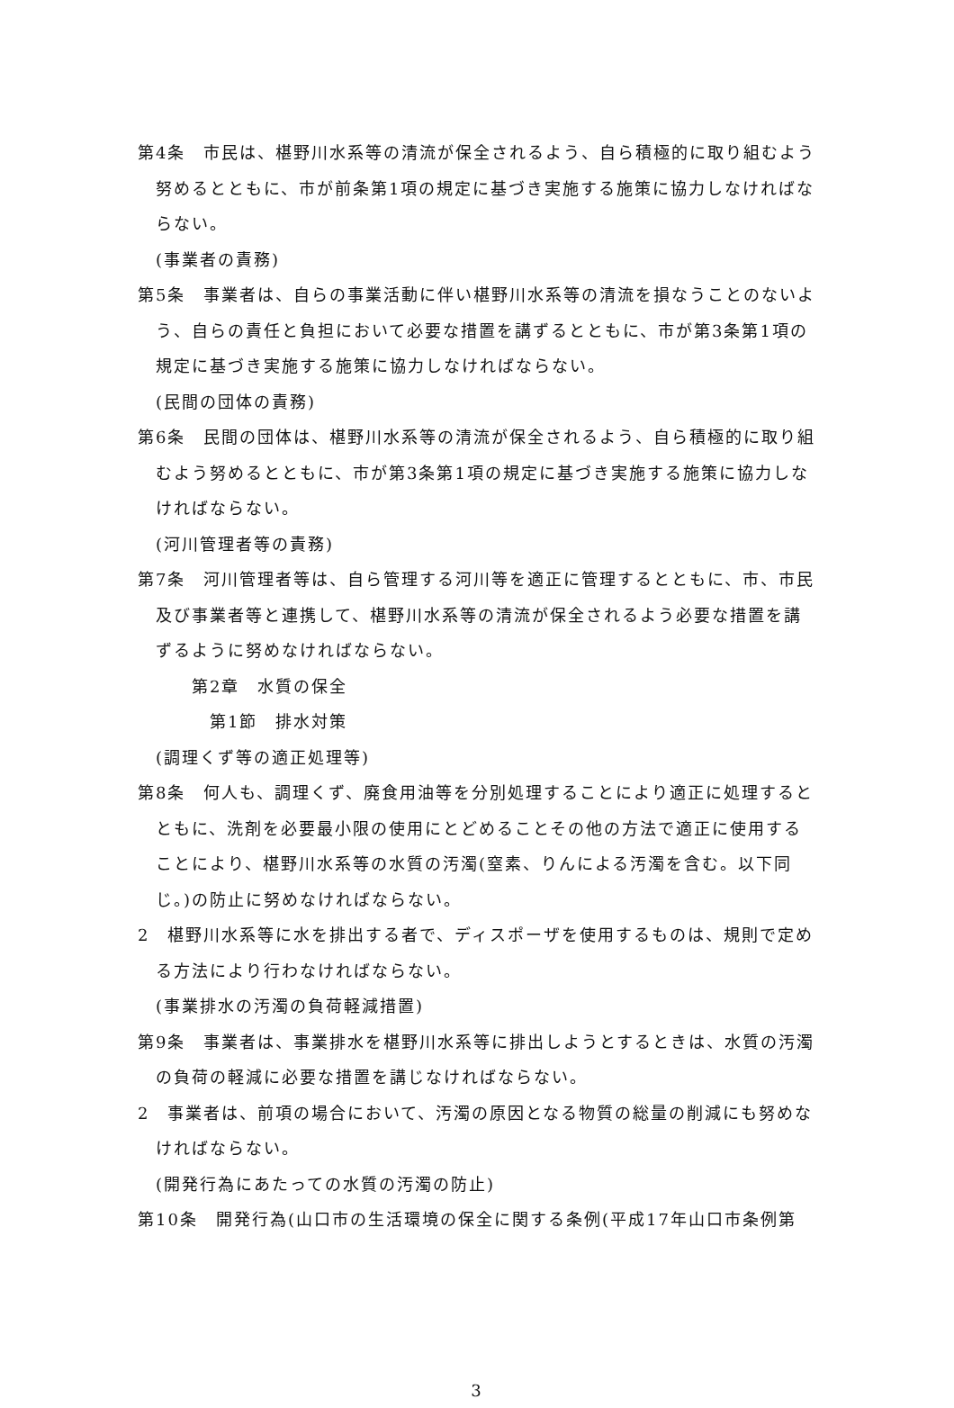第4条　市民は、椹野川水系等の清流が保全されるよう、自ら積極的に取り組むよう努めるとともに、市が前条第1項の規定に基づき実施する施策に協力しなければならない。
(事業者の責務)
第5条　事業者は、自らの事業活動に伴い椹野川水系等の清流を損なうことのないよう、自らの責任と負担において必要な措置を講ずるとともに、市が第3条第1項の規定に基づき実施する施策に協力しなければならない。
(民間の団体の責務)
第6条　民間の団体は、椹野川水系等の清流が保全されるよう、自ら積極的に取り組むよう努めるとともに、市が第3条第1項の規定に基づき実施する施策に協力しなければならない。
(河川管理者等の責務)
第7条　河川管理者等は、自ら管理する河川等を適正に管理するとともに、市、市民及び事業者等と連携して、椹野川水系等の清流が保全されるよう必要な措置を講ずるように努めなければならない。
第2章　水質の保全
第1節　排水対策
(調理くず等の適正処理等)
第8条　何人も、調理くず、廃食用油等を分別処理することにより適正に処理するとともに、洗剤を必要最小限の使用にとどめることその他の方法で適正に使用することにより、椹野川水系等の水質の汚濁(窒素、りんによる汚濁を含む。以下同じ。)の防止に努めなければならない。
2　椹野川水系等に水を排出する者で、ディスポーザを使用するものは、規則で定める方法により行わなければならない。
(事業排水の汚濁の負荷軽減措置)
第9条　事業者は、事業排水を椹野川水系等に排出しようとするときは、水質の汚濁の負荷の軽減に必要な措置を講じなければならない。
2　事業者は、前項の場合において、汚濁の原因となる物質の総量の削減にも努めなければならない。
(開発行為にあたっての水質の汚濁の防止)
第10条　開発行為(山口市の生活環境の保全に関する条例(平成17年山口市条例第
3